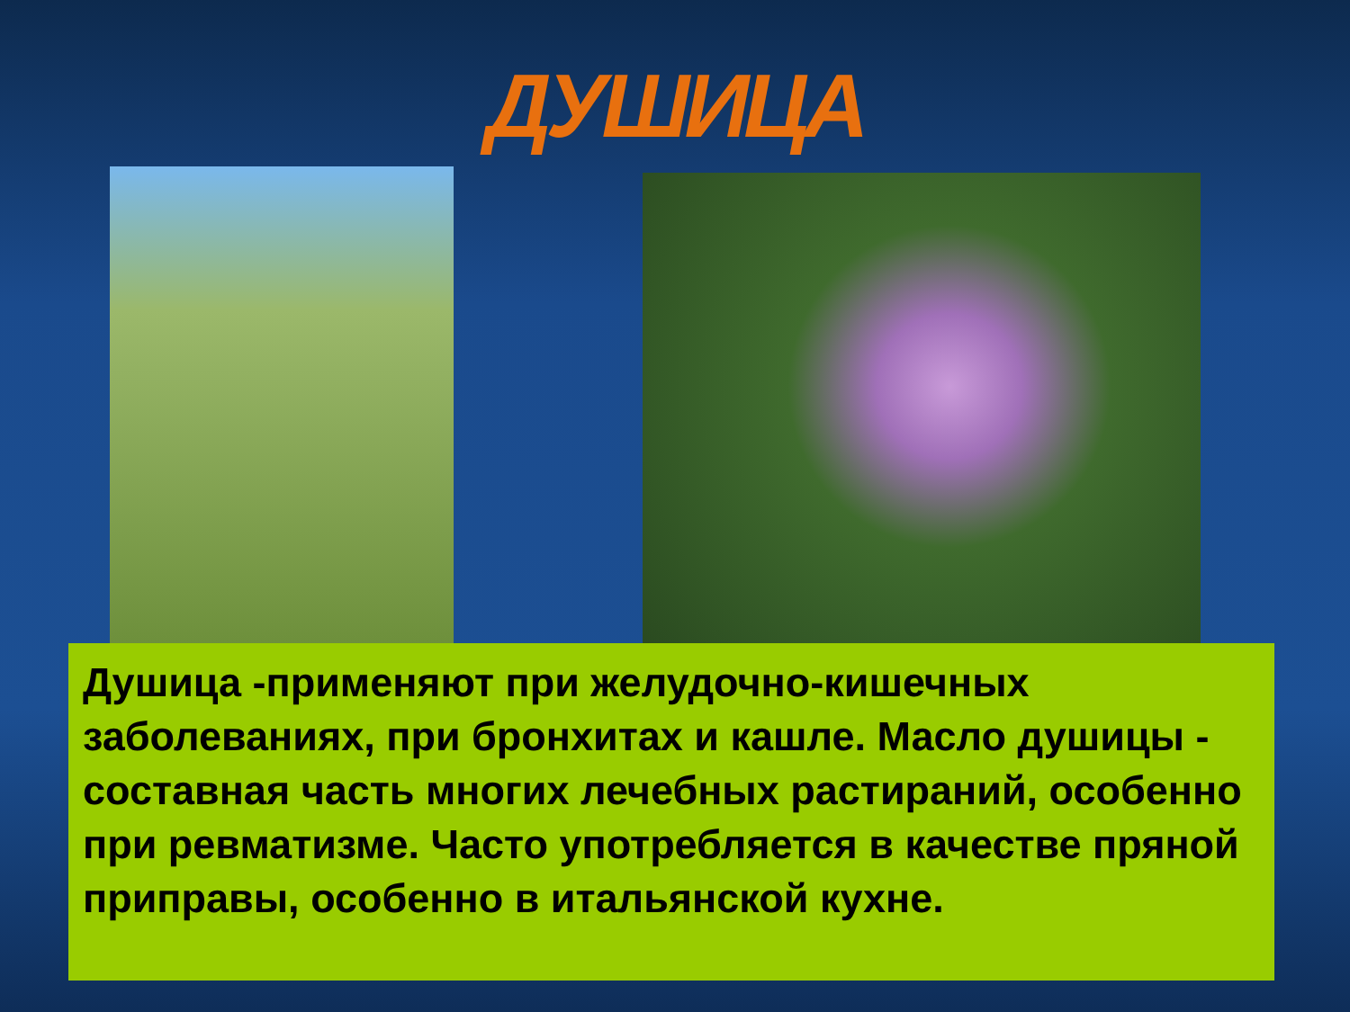ДУШИЦА
Душица -применяют при желудочно-кишечных заболеваниях, при бронхитах и кашле. Масло душицы - составная часть многих лечебных растираний, особенно при ревматизме. Часто употребляется в качестве пряной приправы, особенно в итальянской кухне.